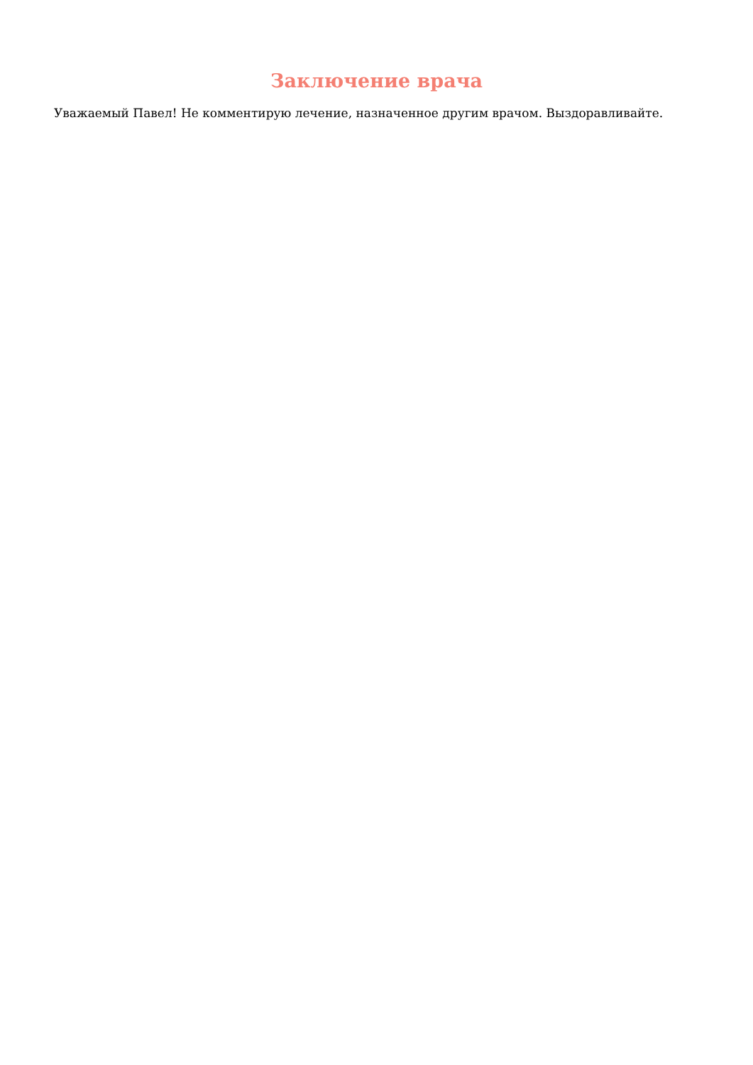Заключение врача
Уважаемый Павел! Не комментирую лечение, назначенное другим врачом. Выздоравливайте.